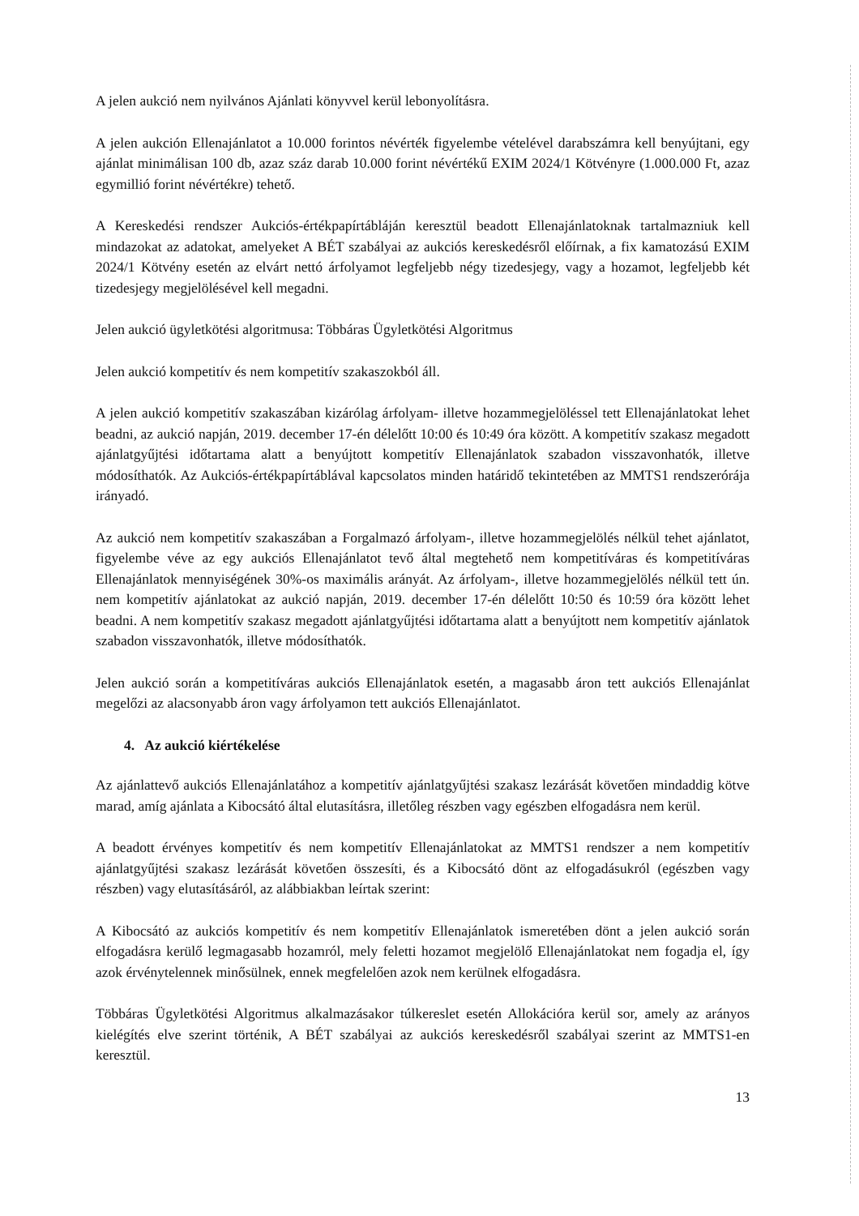A jelen aukció nem nyilvános Ajánlati könyvvel kerül lebonyolításra.
A jelen aukción Ellenajánlatot a 10.000 forintos névérték figyelembe vételével darabszámra kell benyújtani, egy ajánlat minimálisan 100 db, azaz száz darab 10.000 forint névértékű EXIM 2024/1 Kötvényre (1.000.000 Ft, azaz egymillió forint névértékre) tehető.
A Kereskedési rendszer Aukciós-értékpapírtábláján keresztül beadott Ellenajánlatoknak tartalmazniuk kell mindazokat az adatokat, amelyeket A BÉT szabályai az aukciós kereskedésről előírnak, a fix kamatozású EXIM 2024/1 Kötvény esetén az elvárt nettó árfolyamot legfeljebb négy tizedesjegy, vagy a hozamot, legfeljebb két tizedesjegy megjelölésével kell megadni.
Jelen aukció ügyletkötési algoritmusa: Többáras Ügyletkötési Algoritmus
Jelen aukció kompetitív és nem kompetitív szakaszokból áll.
A jelen aukció kompetitív szakaszában kizárólag árfolyam- illetve hozammegjelöléssel tett Ellenajánlatokat lehet beadni, az aukció napján, 2019. december 17-én délelőtt 10:00 és 10:49 óra között. A kompetitív szakasz megadott ajánlatgyűjtési időtartama alatt a benyújtott kompetitív Ellenajánlatok szabadon visszavonhatók, illetve módosíthatók. Az Aukciós-értékpapírtáblával kapcsolatos minden határidő tekintetében az MMTS1 rendszerórája irányadó.
Az aukció nem kompetitív szakaszában a Forgalmazó árfolyam-, illetve hozammegjelölés nélkül tehet ajánlatot, figyelembe véve az egy aukciós Ellenajánlatot tevő által megtehető nem kompetitíváras és kompetitíváras Ellenajánlatok mennyiségének 30%-os maximális arányát. Az árfolyam-, illetve hozammegjelölés nélkül tett ún. nem kompetitív ajánlatokat az aukció napján, 2019. december 17-én délelőtt 10:50 és 10:59 óra között lehet beadni. A nem kompetitív szakasz megadott ajánlatgyűjtési időtartama alatt a benyújtott nem kompetitív ajánlatok szabadon visszavonhatók, illetve módosíthatók.
Jelen aukció során a kompetitíváras aukciós Ellenajánlatok esetén, a magasabb áron tett aukciós Ellenajánlat megelőzi az alacsonyabb áron vagy árfolyamon tett aukciós Ellenajánlatot.
4. Az aukció kiértékelése
Az ajánlattevő aukciós Ellenajánlatához a kompetitív ajánlatgyűjtési szakasz lezárását követően mindaddig kötve marad, amíg ajánlata a Kibocsátó által elutasításra, illetőleg részben vagy egészben elfogadásra nem kerül.
A beadott érvényes kompetitív és nem kompetitív Ellenajánlatokat az MMTS1 rendszer a nem kompetitív ajánlatgyűjtési szakasz lezárását követően összesíti, és a Kibocsátó dönt az elfogadásukról (egészben vagy részben) vagy elutasításáról, az alábbiakban leírtak szerint:
A Kibocsátó az aukciós kompetitív és nem kompetitív Ellenajánlatok ismeretében dönt a jelen aukció során elfogadásra kerülő legmagasabb hozamról, mely feletti hozamot megjelölő Ellenajánlatokat nem fogadja el, így azok érvénytelennek minősülnek, ennek megfelelően azok nem kerülnek elfogadásra.
Többáras Ügyletkötési Algoritmus alkalmazásakor túlkereslet esetén Allokációra kerül sor, amely az arányos kielégítés elve szerint történik, A BÉT szabályai az aukciós kereskedésről szabályai szerint az MMTS1-en keresztül.
13